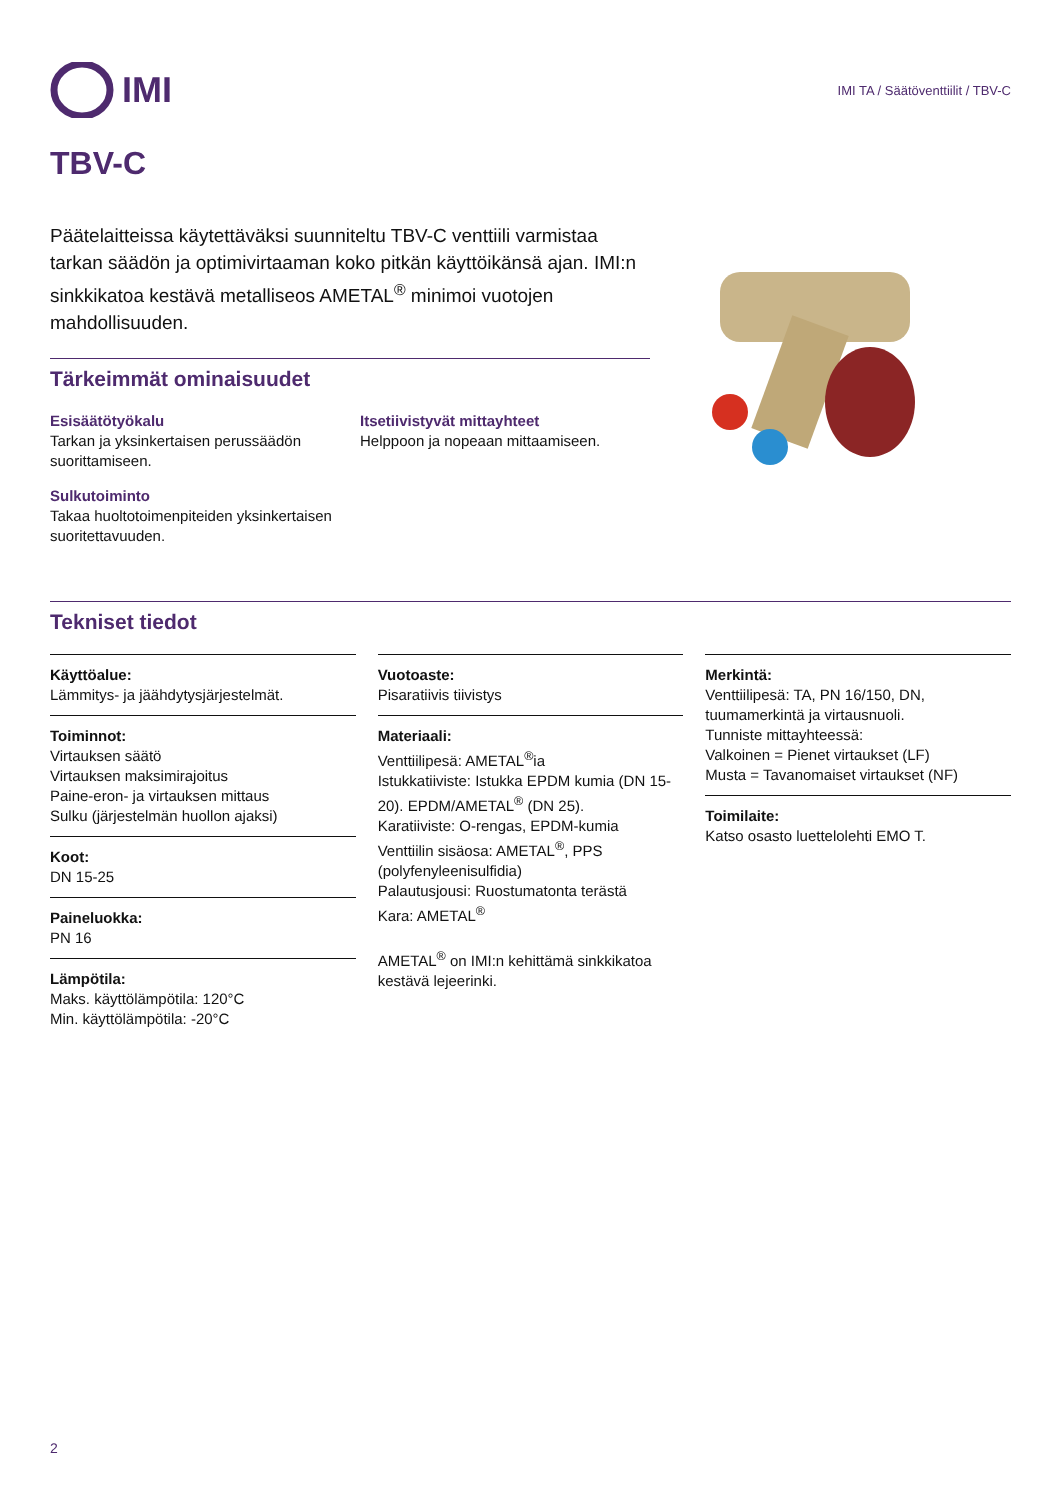IMI
IMI TA / Säätöventtiilit / TBV-C
TBV-C
Päätelaitteissa käytettäväksi suunniteltu TBV-C venttiili varmistaa tarkan säädön ja optimivirtaaman koko pitkän käyttöikänsä ajan. IMI:n sinkkikatoa kestävä metalliseos AMETAL<sup>®</sup> minimoi vuotojen mahdollisuuden.
Tärkeimmät ominaisuudet
Esisäätötyökalu
Tarkan ja yksinkertaisen perussäädön suorittamiseen.
Sulkutoiminto
Takaa huoltotoimenpiteiden yksinkertaisen suoritettavuuden.
Itsetiivistyvät mittayhteet
Helppoon ja nopeaan mittaamiseen.
Tekniset tiedot
Käyttöalue:
Lämmitys- ja jäähdytysjärjestelmät.
Toiminnot:
Virtauksen säätö
Virtauksen maksimirajoitus
Paine-eron- ja virtauksen mittaus
Sulku (järjestelmän huollon ajaksi)
Koot:
DN 15-25
Paineluokka:
PN 16
Lämpötila:
Maks. käyttölämpötila: 120°C
Min. käyttölämpötila: -20°C
Vuotoaste:
Pisaratiivis tiivistys
Materiaali:
Venttiilipesä: AMETAL<sup>®</sup>ia
Istukkatiiviste: Istukka EPDM kumia (DN 15-20). EPDM/AMETAL<sup>®</sup> (DN 25).
Karatiiviste: O-rengas, EPDM-kumia
Venttiilin sisäosa: AMETAL<sup>®</sup>, PPS (polyfenyleenisulfidia)
Palautusjousi: Ruostumatonta terästä
Kara: AMETAL<sup>®</sup>
AMETAL<sup>®</sup> on IMI:n kehittämä sinkkikatoa kestävä lejeerinki.
Merkintä:
Venttiilipesä: TA, PN 16/150, DN, tuumamerkintä ja virtausnuoli.
Tunniste mittayhteessä:
Valkoinen = Pienet virtaukset (LF)
Musta = Tavanomaiset virtaukset (NF)
Toimilaite:
Katso osasto luettelolehti EMO T.
2